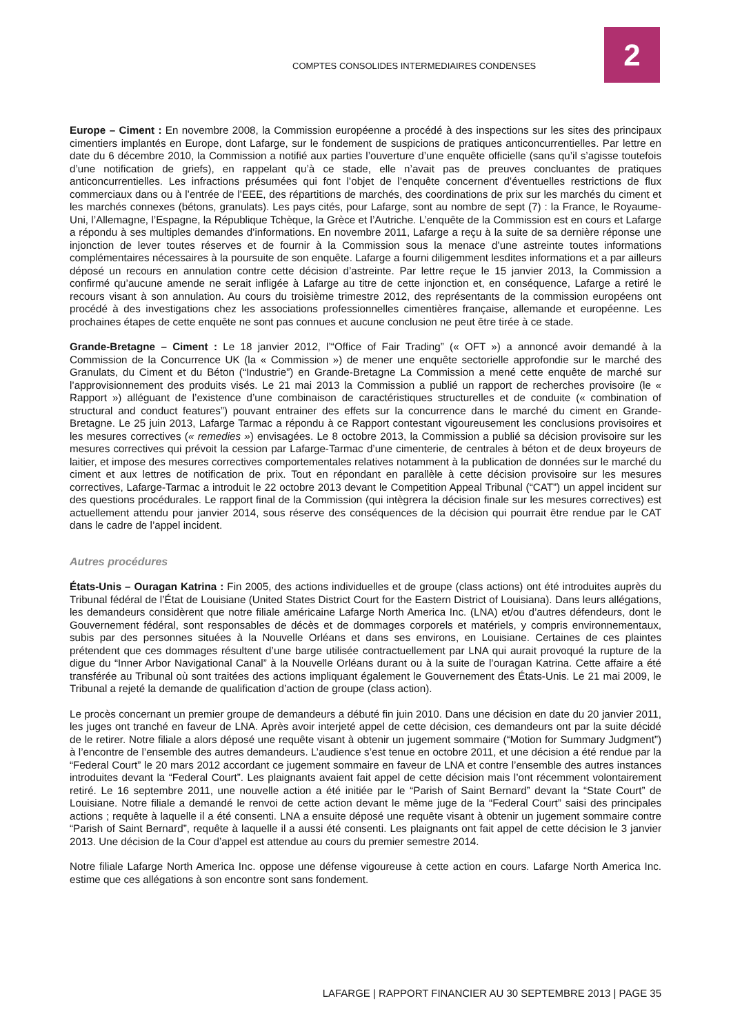COMPTES CONSOLIDES INTERMEDIAIRES CONDENSES
2
Europe – Ciment : En novembre 2008, la Commission européenne a procédé à des inspections sur les sites des principaux cimentiers implantés en Europe, dont Lafarge, sur le fondement de suspicions de pratiques anticoncurrentielles. Par lettre en date du 6 décembre 2010, la Commission a notifié aux parties l’ouverture d’une enquête officielle (sans qu’il s’agisse toutefois d’une notification de griefs), en rappelant qu’à ce stade, elle n’avait pas de preuves concluantes de pratiques anticoncurrentielles. Les infractions présumées qui font l’objet de l’enquête concernent d’éventuelles restrictions de flux commerciaux dans ou à l’entrée de l’EEE, des répartitions de marchés, des coordinations de prix sur les marchés du ciment et les marchés connexes (bétons, granulats). Les pays cités, pour Lafarge, sont au nombre de sept (7) : la France, le Royaume-Uni, l’Allemagne, l’Espagne, la République Tchèque, la Grèce et l’Autriche. L’enquête de la Commission est en cours et Lafarge a répondu à ses multiples demandes d’informations. En novembre 2011, Lafarge a reçu à la suite de sa dernière réponse une injonction de lever toutes réserves et de fournir à la Commission sous la menace d’une astreinte toutes informations complémentaires nécessaires à la poursuite de son enquête. Lafarge a fourni diligemment lesdites informations et a par ailleurs déposé un recours en annulation contre cette décision d’astreinte. Par lettre reçue le 15 janvier 2013, la Commission a confirmé qu’aucune amende ne serait infligée à Lafarge au titre de cette injonction et, en conséquence, Lafarge a retiré le recours visant à son annulation. Au cours du troisième trimestre 2012, des représentants de la commission européens ont procédé à des investigations chez les associations professionnelles cimentières française, allemande et européenne. Les prochaines étapes de cette enquête ne sont pas connues et aucune conclusion ne peut être tirée à ce stade.
Grande-Bretagne – Ciment : Le 18 janvier 2012, l’“Office of Fair Trading” (« OFT ») a annoncé avoir demandé à la Commission de la Concurrence UK (la « Commission ») de mener une enquête sectorielle approfondie sur le marché des Granulats, du Ciment et du Béton (“Industrie”) en Grande-Bretagne La Commission a mené cette enquête de marché sur l’approvisionnement des produits visés. Le 21 mai 2013 la Commission a publié un rapport de recherches provisoire (le « Rapport ») alléguant de l’existence d’une combinaison de caractéristiques structurelles et de conduite (« combination of structural and conduct features”) pouvant entrainer des effets sur la concurrence dans le marché du ciment en Grande-Bretagne. Le 25 juin 2013, Lafarge Tarmac a répondu à ce Rapport contestant vigoureusement les conclusions provisoires et les mesures correctives (« remedies ») envisagées. Le 8 octobre 2013, la Commission a publié sa décision provisoire sur les mesures correctives qui prévoit la cession par Lafarge-Tarmac d’une cimenterie, de centrales à béton et de deux broyeurs de laitier, et impose des mesures correctives comportementales relatives notamment à la publication de données sur le marché du ciment et aux lettres de notification de prix. Tout en répondant en parallèle à cette décision provisoire sur les mesures correctives, Lafarge-Tarmac a introduit le 22 octobre 2013 devant le Competition Appeal Tribunal (“CAT”) un appel incident sur des questions procédurales. Le rapport final de la Commission (qui intègrera la décision finale sur les mesures correctives) est actuellement attendu pour janvier 2014, sous réserve des conséquences de la décision qui pourrait être rendue par le CAT dans le cadre de l’appel incident.
Autres procédures
États-Unis – Ouragan Katrina : Fin 2005, des actions individuelles et de groupe (class actions) ont été introduites auprès du Tribunal fédéral de l’État de Louisiane (United States District Court for the Eastern District of Louisiana). Dans leurs allégations, les demandeurs considèrent que notre filiale américaine Lafarge North America Inc. (LNA) et/ou d’autres défendeurs, dont le Gouvernement fédéral, sont responsables de décès et de dommages corporels et matériels, y compris environnementaux, subis par des personnes situées à la Nouvelle Orléans et dans ses environs, en Louisiane. Certaines de ces plaintes prétendent que ces dommages résultent d’une barge utilisée contractuellement par LNA qui aurait provoqué la rupture de la digue du “Inner Arbor Navigational Canal” à la Nouvelle Orléans durant ou à la suite de l’ouragan Katrina. Cette affaire a été transférée au Tribunal où sont traitées des actions impliquant également le Gouvernement des États-Unis. Le 21 mai 2009, le Tribunal a rejeté la demande de qualification d’action de groupe (class action).
Le procès concernant un premier groupe de demandeurs a débuté fin juin 2010. Dans une décision en date du 20 janvier 2011, les juges ont tranché en faveur de LNA. Après avoir interjeté appel de cette décision, ces demandeurs ont par la suite décidé de le retirer. Notre filiale a alors déposé une requête visant à obtenir un jugement sommaire (“Motion for Summary Judgment”) à l’encontre de l’ensemble des autres demandeurs. L’audience s’est tenue en octobre 2011, et une décision a été rendue par la “Federal Court” le 20 mars 2012 accordant ce jugement sommaire en faveur de LNA et contre l’ensemble des autres instances introduites devant la “Federal Court”. Les plaignants avaient fait appel de cette décision mais l’ont récemment volontairement retiré. Le 16 septembre 2011, une nouvelle action a été initiée par le “Parish of Saint Bernard” devant la “State Court” de Louisiane. Notre filiale a demandé le renvoi de cette action devant le même juge de la “Federal Court” saisi des principales actions ; requête à laquelle il a été consenti. LNA a ensuite déposé une requête visant à obtenir un jugement sommaire contre “Parish of Saint Bernard”, requête à laquelle il a aussi été consenti. Les plaignants ont fait appel de cette décision le 3 janvier 2013. Une décision de la Cour d’appel est attendue au cours du premier semestre 2014.
Notre filiale Lafarge North America Inc. oppose une défense vigoureuse à cette action en cours. Lafarge North America Inc. estime que ces allégations à son encontre sont sans fondement.
LAFARGE | RAPPORT FINANCIER AU 30 SEPTEMBRE 2013 | PAGE 35